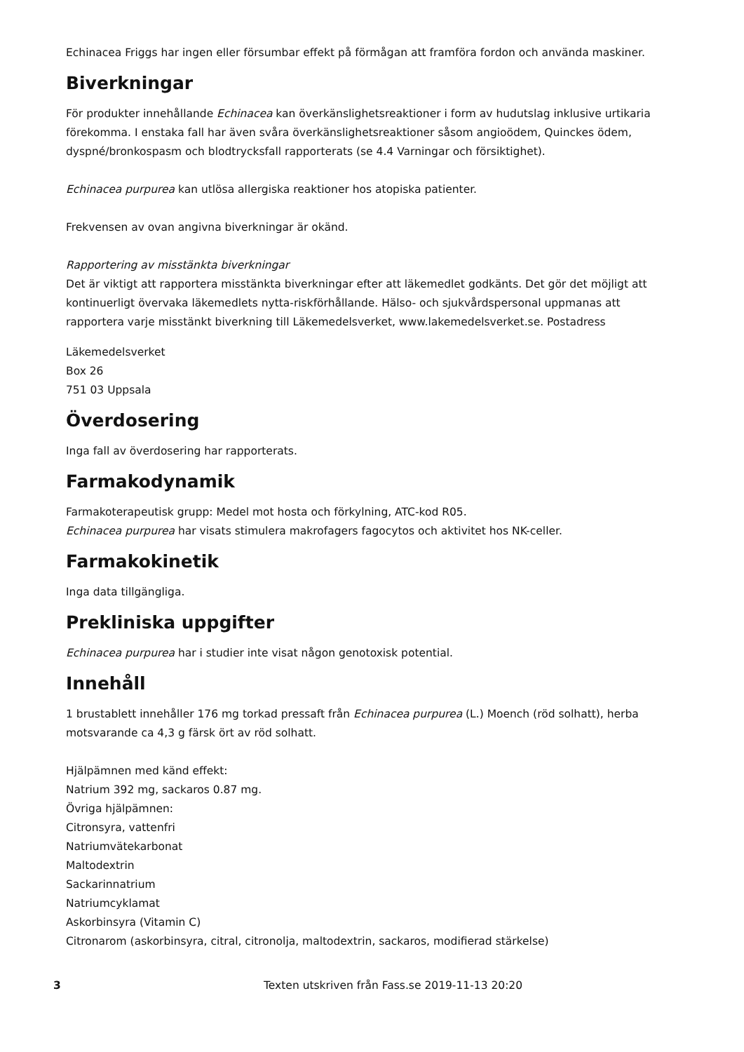Echinacea Friggs har ingen eller försumbar effekt på förmågan att framföra fordon och använda maskiner.
Biverkningar
För produkter innehållande Echinacea kan överkänslighetsreaktioner i form av hudutslag inklusive urtikaria förekomma. I enstaka fall har även svåra överkänslighetsreaktioner såsom angioödem, Quinckes ödem, dyspné/bronkospasm och blodtrycksfall rapporterats (se 4.4 Varningar och försiktighet).
Echinacea purpurea kan utlösa allergiska reaktioner hos atopiska patienter.
Frekvensen av ovan angivna biverkningar är okänd.
Rapportering av misstänkta biverkningar
Det är viktigt att rapportera misstänkta biverkningar efter att läkemedlet godkänts. Det gör det möjligt att kontinuerligt övervaka läkemedlets nytta-riskförhållande. Hälso- och sjukvårdspersonal uppmanas att rapportera varje misstänkt biverkning till Läkemedelsverket, www.lakemedelsverket.se. Postadress
Läkemedelsverket
Box 26
751 03 Uppsala
Överdosering
Inga fall av överdosering har rapporterats.
Farmakodynamik
Farmakoterapeutisk grupp: Medel mot hosta och förkylning, ATC-kod R05.
Echinacea purpurea har visats stimulera makrofagers fagocytos och aktivitet hos NK-celler.
Farmakokinetik
Inga data tillgängliga.
Prekliniska uppgifter
Echinacea purpurea har i studier inte visat någon genotoxisk potential.
Innehåll
1 brustablett innehåller 176 mg torkad pressaft från Echinacea purpurea (L.) Moench (röd solhatt), herba motsvarande ca 4,3 g färsk ört av röd solhatt.
Hjälpämnen med känd effekt:
Natrium 392 mg, sackaros 0.87 mg.
Övriga hjälpämnen:
Citronsyra, vattenfri
Natriumvätekarbonat
Maltodextrin
Sackarinnatrium
Natriumcyklamat
Askorbinsyra (Vitamin C)
Citronarom (askorbinsyra, citral, citronolja, maltodextrin, sackaros, modifierad stärkelse)
3 Texten utskriven från Fass.se 2019-11-13 20:20